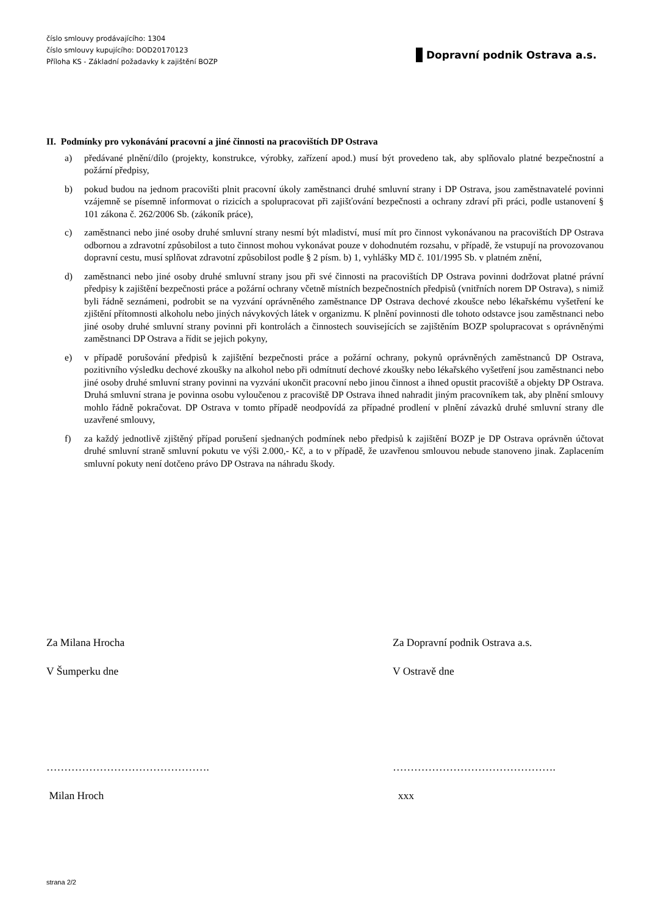číslo smlouvy prodávajícího: 1304
číslo smlouvy kupujícího: DOD20170123
Příloha KS - Základní požadavky k zajištění BOZP
Dopravní podnik Ostrava a.s.
II. Podmínky pro vykonávání pracovní a jiné činnosti na pracovištích DP Ostrava
a) předávané plnění/dílo (projekty, konstrukce, výrobky, zařízení apod.) musí být provedeno tak, aby splňovalo platné bezpečnostní a požární předpisy,
b) pokud budou na jednom pracovišti plnit pracovní úkoly zaměstnanci druhé smluvní strany i DP Ostrava, jsou zaměstnavatelé povinni vzájemně se písemně informovat o rizicích a spolupracovat při zajišťování bezpečnosti a ochrany zdraví při práci, podle ustanovení § 101 zákona č. 262/2006 Sb. (zákoník práce),
c) zaměstnanci nebo jiné osoby druhé smluvní strany nesmí být mladiství, musí mít pro činnost vykonávanou na pracovištích DP Ostrava odbornou a zdravotní způsobilost a tuto činnost mohou vykonávat pouze v dohodnutém rozsahu, v případě, že vstupují na provozovanou dopravní cestu, musí splňovat zdravotní způsobilost podle § 2 písm. b) 1, vyhlášky MD č. 101/1995 Sb. v platném znění,
d) zaměstnanci nebo jiné osoby druhé smluvní strany jsou při své činnosti na pracovištích DP Ostrava povinni dodržovat platné právní předpisy k zajištění bezpečnosti práce a požární ochrany včetně místních bezpečnostních předpisů (vnitřních norem DP Ostrava), s nimiž byli řádně seznámeni, podrobit se na vyzvání oprávněného zaměstnance DP Ostrava dechové zkoušce nebo lékařskému vyšetření ke zjištění přítomnosti alkoholu nebo jiných návykových látek v organizmu. K plnění povinnosti dle tohoto odstavce jsou zaměstnanci nebo jiné osoby druhé smluvní strany povinni při kontrolách a činnostech souvisejících se zajištěním BOZP spolupracovat s oprávněnými zaměstnanci DP Ostrava a řídit se jejich pokyny,
e) v případě porušování předpisů k zajištění bezpečnosti práce a požární ochrany, pokynů oprávněných zaměstnanců DP Ostrava, pozitivního výsledku dechové zkoušky na alkohol nebo při odmítnutí dechové zkoušky nebo lékařského vyšetření jsou zaměstnanci nebo jiné osoby druhé smluvní strany povinni na vyzvání ukončit pracovní nebo jinou činnost a ihned opustit pracoviště a objekty DP Ostrava. Druhá smluvní strana je povinna osobu vyloučenou z pracoviště DP Ostrava ihned nahradit jiným pracovníkem tak, aby plnění smlouvy mohlo řádně pokračovat. DP Ostrava v tomto případě neodpovídá za případné prodlení v plnění závazků druhé smluvní strany dle uzavřené smlouvy,
f) za každý jednotlivě zjištěný případ porušení sjednaných podmínek nebo předpisů k zajištění BOZP je DP Ostrava oprávněn účtovat druhé smluvní straně smluvní pokutu ve výši 2.000,- Kč, a to v případě, že uzavřenou smlouvou nebude stanoveno jinak. Zaplacením smluvní pokuty není dotčeno právo DP Ostrava na náhradu škody.
Za Milana Hrocha
Za Dopravní podnik Ostrava a.s.
V Šumperku dne
V Ostravě dne
……………………………………….
……………………………………….
Milan Hroch
xxx
strana 2/2